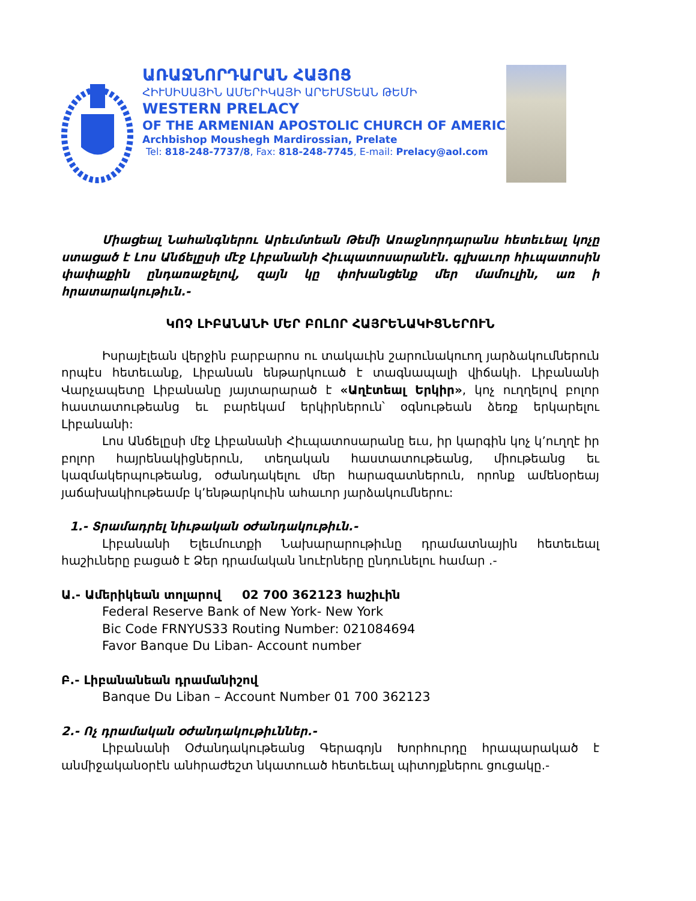ԱՌԱՋՆՈՐԴԱՐԱՆ ՀԱՅՈՑ
ՀԻՒՍԻՍԱՅԻՆ ԱՄԵՐԻԿԱՅԻ ԱՐԵՒՄՏԵԱՆ ԹԵՄԻ
WESTERN PRELACY
OF THE ARMENIAN APOSTOLIC CHURCH OF AMERICA
Archbishop Moushegh Mardirossian, Prelate
Tel: 818-248-7737/8, Fax: 818-248-7745, E-mail: Prelacy@aol.com
Միացեալ Նահանգներու Արեւմտեան Թեմի Առաջնորդարանս հետեւեալ կոչը ստացած է Լոս Անճելըսի մէջ Լիբանանի Հիւպատոսարանէն. գլխաւոր հիւպատոսին փափաքին ընդառաջելով, զայն կը փոխանցենք մեր մամուլին, առ ի հրատարակութիւն.-
ԿՈՉ ԼԻԲԱՆԱՆԻ ՄԵՐ ԲՈԼՈՐ ՀԱՅՐԵՆԱԿԻՑՆԵՐՈՒՆ
Իսրայէլեան վերջին բարբարոս ու տակաւին շարունակուող յարձակումներուն որպէս հետեւանք, Լիբանան ենթարկուած է տագնապալի վիճակի. Լիբանանի Վարչապետը Լիբանանը յայտարարած է «Աղէտեալ Երկիր», կոչ ուղղելով բոլոր հաստատութեանց եւ բարեկամ երկիրներուն՝ օգնութեան ձեռք երկարելու Լիբանանի:
Լոս Անճելըսի մէջ Լիբանանի Հիւպատոսարանը եւս, իր կարգին կոչ կ՚ուղղէ իր բոլոր հայրենակիցներուն, տեղական հաստատութեանց, միութեանց եւ կազմակերպութեանց, օժանդակելու մեր հարազատներուն, որոնք ամենօրեայ յաճախակիութեամբ կ՚ենթարկուին ահաւոր յարձակումներու:
1.- Տրամադրել նիւթական օժանդակութիւն.-
Լիբանանի Ելեւմուտքի Նախարարութիւնը դրամատնային հետեւեալ հաշիւները բացած է Ձեր դրամական նուէրները ընդունելու համար .-
Ա.- Ամերիկեան տոլարով 02 700 362123 հաշիւին
Federal Reserve Bank of New York- New York
Bic Code FRNYUS33 Routing Number: 021084694
Favor Banque Du Liban- Account number
Բ.- Լիբանանեան դրամանիշով
Banque Du Liban – Account Number 01 700 362123
2.- Ոչ դրամական օժանդակութիւններ.-
Լիբանանի Օժանդակութեանց Գերագոյն Խորհուրդը հրապարակած է անմիջականօրէն անհրաժեշտ նկատուած հետեւեալ պիտոյքներու ցուցակը.-